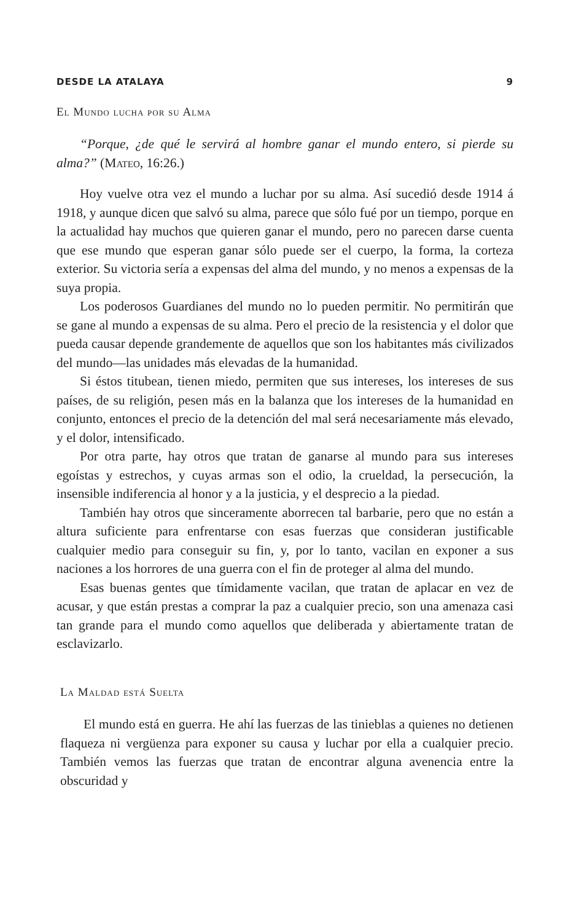DESDE LA ATALAYA 9
El Mundo lucha por su Alma
“Porque, ¿de qué le servirá al hombre ganar el mundo entero, si pierde su alma?” (Mateo, 16:26.)
Hoy vuelve otra vez el mundo a luchar por su alma. Así sucedió desde 1914 á 1918, y aunque dicen que salvó su alma, parece que sólo fué por un tiempo, porque en la actualidad hay muchos que quieren ganar el mundo, pero no parecen darse cuenta que ese mundo que esperan ganar sólo puede ser el cuerpo, la forma, la corteza exterior. Su victoria sería a expensas del alma del mundo, y no menos a expensas de la suya propia.
Los poderosos Guardianes del mundo no lo pueden permitir. No permitirán que se gane al mundo a expensas de su alma. Pero el precio de la resistencia y el dolor que pueda causar depende grandemente de aquellos que son los habitantes más civilizados del mundo—las unidades más elevadas de la humanidad.
Si éstos titubean, tienen miedo, permiten que sus intereses, los intereses de sus países, de su religión, pesen más en la balanza que los intereses de la humanidad en conjunto, entonces el precio de la detención del mal será necesariamente más elevado, y el dolor, intensificado.
Por otra parte, hay otros que tratan de ganarse al mundo para sus intereses egoístas y estrechos, y cuyas armas son el odio, la crueldad, la persecución, la insensible indiferencia al honor y a la justicia, y el desprecio a la piedad.
También hay otros que sinceramente aborrecen tal barbarie, pero que no están a altura suficiente para enfrentarse con esas fuerzas que consideran justificable cualquier medio para conseguir su fin, y, por lo tanto, vacilan en exponer a sus naciones a los horrores de una guerra con el fin de proteger al alma del mundo.
Esas buenas gentes que tímidamente vacilan, que tratan de aplacar en vez de acusar, y que están prestas a comprar la paz a cualquier precio, son una amenaza casi tan grande para el mundo como aquellos que deliberada y abiertamente tratan de esclavizarlo.
La Maldad está Suelta
El mundo está en guerra. He ahí las fuerzas de las tinieblas a quienes no detienen flaqueza ni vergüenza para exponer su causa y luchar por ella a cualquier precio. También vemos las fuerzas que tratan de encontrar alguna avenencia entre la obscuridad y